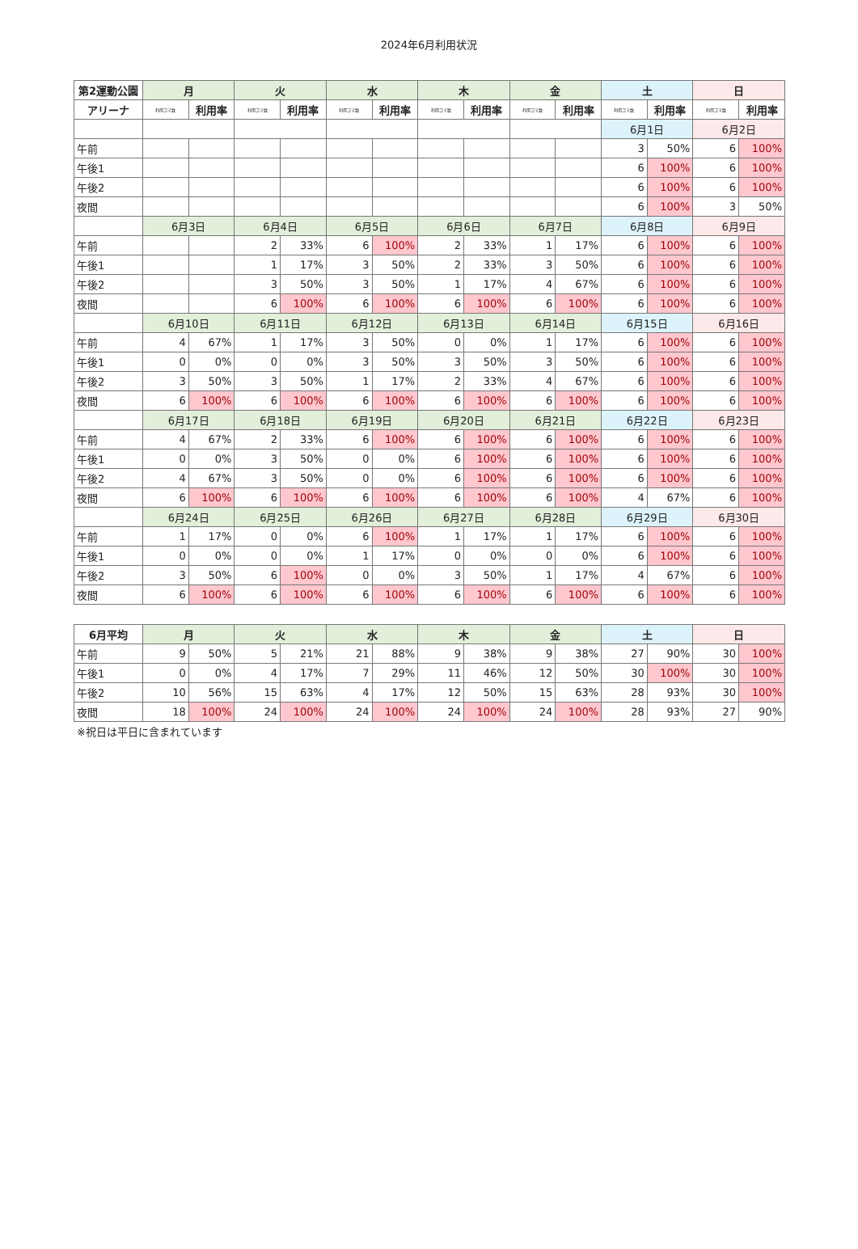2024年6月利用状況
| 第2運動公園 | 月 | | 火 | | 水 | | 木 | | 金 | | 土 | | 日 | |
| --- | --- | --- | --- | --- | --- | --- | --- | --- | --- | --- | --- | --- | --- | --- |
| アリーナ | 利用コマ数 | 利用率 | 利用コマ数 | 利用率 | 利用コマ数 | 利用率 | 利用コマ数 | 利用率 | 利用コマ数 | 利用率 | 利用コマ数 | 利用率 | 利用コマ数 | 利用率 |
| | | | | | | | | | | | 6月1日 | | 6月2日 | |
| 午前 | | | | | | | | | | | 3 | 50% | 6 | 100% |
| 午後1 | | | | | | | | | | | 6 | 100% | 6 | 100% |
| 午後2 | | | | | | | | | | | 6 | 100% | 6 | 100% |
| 夜間 | | | | | | | | | | | 6 | 100% | 3 | 50% |
| | 6月3日 | | 6月4日 | | 6月5日 | | 6月6日 | | 6月7日 | | 6月8日 | | 6月9日 | |
| 午前 | | | 2 | 33% | 6 | 100% | 2 | 33% | 1 | 17% | 6 | 100% | 6 | 100% |
| 午後1 | | | 1 | 17% | 3 | 50% | 2 | 33% | 3 | 50% | 6 | 100% | 6 | 100% |
| 午後2 | | | 3 | 50% | 3 | 50% | 1 | 17% | 4 | 67% | 6 | 100% | 6 | 100% |
| 夜間 | | | 6 | 100% | 6 | 100% | 6 | 100% | 6 | 100% | 6 | 100% | 6 | 100% |
| | 6月10日 | | 6月11日 | | 6月12日 | | 6月13日 | | 6月14日 | | 6月15日 | | 6月16日 | |
| 午前 | 4 | 67% | 1 | 17% | 3 | 50% | 0 | 0% | 1 | 17% | 6 | 100% | 6 | 100% |
| 午後1 | 0 | 0% | 0 | 0% | 3 | 50% | 3 | 50% | 3 | 50% | 6 | 100% | 6 | 100% |
| 午後2 | 3 | 50% | 3 | 50% | 1 | 17% | 2 | 33% | 4 | 67% | 6 | 100% | 6 | 100% |
| 夜間 | 6 | 100% | 6 | 100% | 6 | 100% | 6 | 100% | 6 | 100% | 6 | 100% | 6 | 100% |
| | 6月17日 | | 6月18日 | | 6月19日 | | 6月20日 | | 6月21日 | | 6月22日 | | 6月23日 | |
| 午前 | 4 | 67% | 2 | 33% | 6 | 100% | 6 | 100% | 6 | 100% | 6 | 100% | 6 | 100% |
| 午後1 | 0 | 0% | 3 | 50% | 0 | 0% | 6 | 100% | 6 | 100% | 6 | 100% | 6 | 100% |
| 午後2 | 4 | 67% | 3 | 50% | 0 | 0% | 6 | 100% | 6 | 100% | 6 | 100% | 6 | 100% |
| 夜間 | 6 | 100% | 6 | 100% | 6 | 100% | 6 | 100% | 6 | 100% | 4 | 67% | 6 | 100% |
| | 6月24日 | | 6月25日 | | 6月26日 | | 6月27日 | | 6月28日 | | 6月29日 | | 6月30日 | |
| 午前 | 1 | 17% | 0 | 0% | 6 | 100% | 1 | 17% | 1 | 17% | 6 | 100% | 6 | 100% |
| 午後1 | 0 | 0% | 0 | 0% | 1 | 17% | 0 | 0% | 0 | 0% | 6 | 100% | 6 | 100% |
| 午後2 | 3 | 50% | 6 | 100% | 0 | 0% | 3 | 50% | 1 | 17% | 4 | 67% | 6 | 100% |
| 夜間 | 6 | 100% | 6 | 100% | 6 | 100% | 6 | 100% | 6 | 100% | 6 | 100% | 6 | 100% |
| 6月平均 | 月 | | 火 | | 水 | | 木 | | 金 | | 土 | | 日 | |
| --- | --- | --- | --- | --- | --- | --- | --- | --- | --- | --- | --- | --- | --- | --- |
| 午前 | 9 | 50% | 5 | 21% | 21 | 88% | 9 | 38% | 9 | 38% | 27 | 90% | 30 | 100% |
| 午後1 | 0 | 0% | 4 | 17% | 7 | 29% | 11 | 46% | 12 | 50% | 30 | 100% | 30 | 100% |
| 午後2 | 10 | 56% | 15 | 63% | 4 | 17% | 12 | 50% | 15 | 63% | 28 | 93% | 30 | 100% |
| 夜間 | 18 | 100% | 24 | 100% | 24 | 100% | 24 | 100% | 24 | 100% | 28 | 93% | 27 | 90% |
※祝日は平日に含まれています